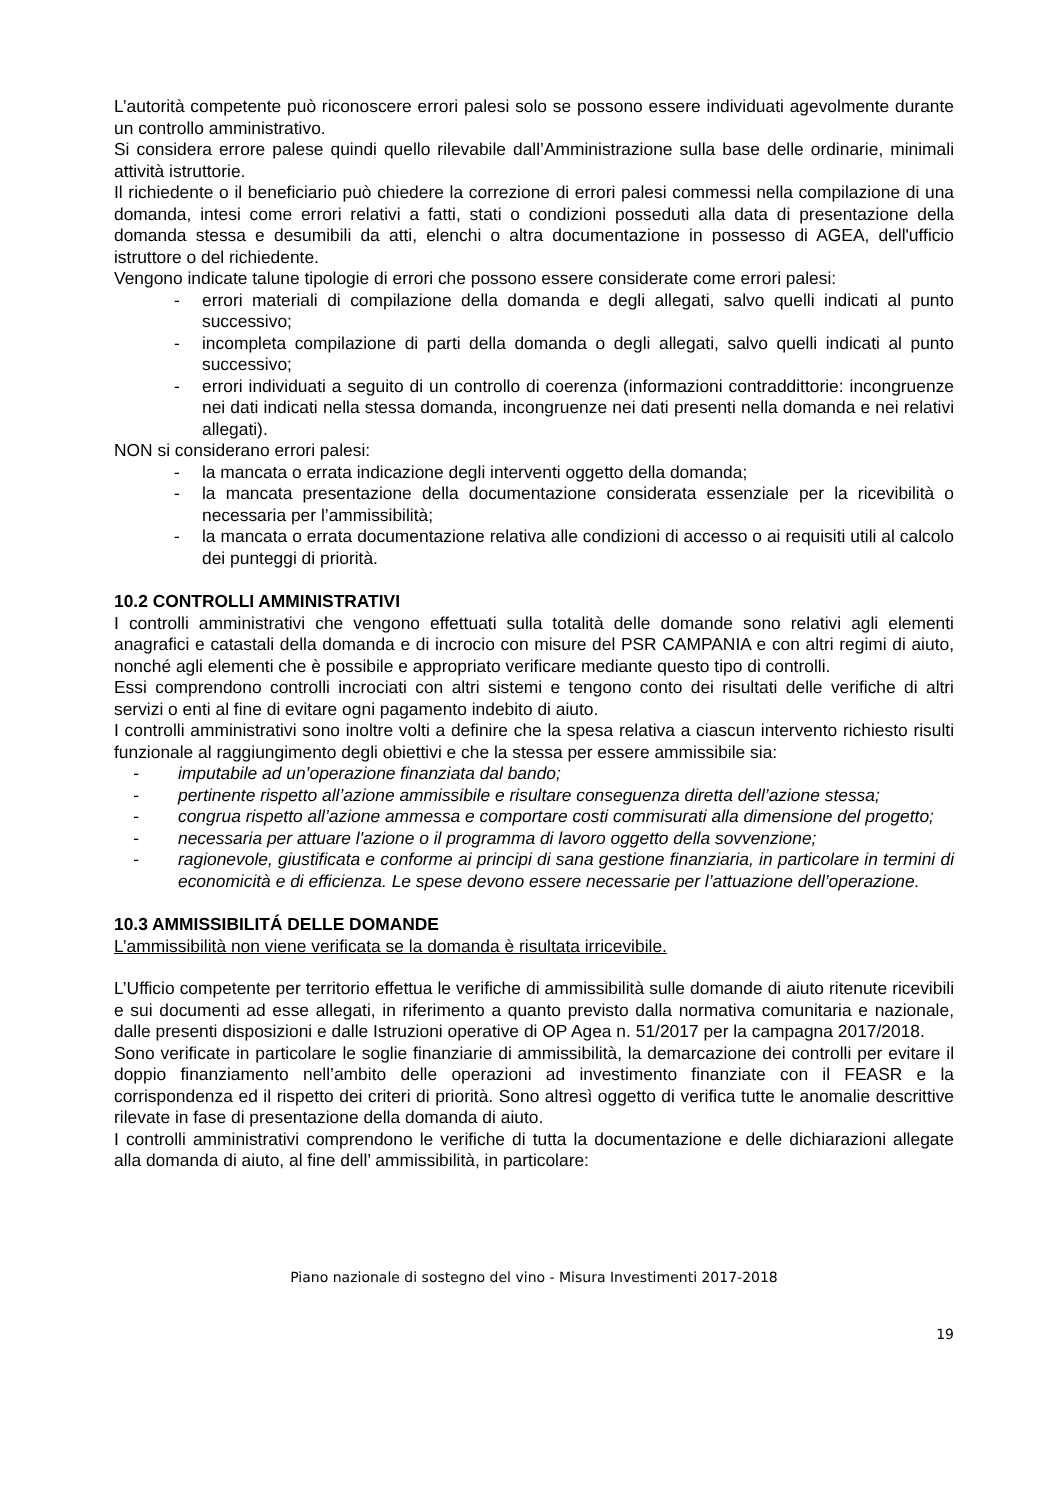L’autorità competente può riconoscere errori palesi solo se possono essere individuati agevolmente durante un controllo amministrativo.
Si considera errore palese quindi quello rilevabile dall’Amministrazione sulla base delle ordinarie, minimali attività istruttorie.
Il richiedente o il beneficiario può chiedere la correzione di errori palesi commessi nella compilazione di una domanda, intesi come errori relativi a fatti, stati o condizioni posseduti alla data di presentazione della domanda stessa e desumibili da atti, elenchi o altra documentazione in possesso di AGEA, dell'ufficio istruttore o del richiedente.
Vengono indicate talune tipologie di errori che possono essere considerate come errori palesi:
- errori materiali di compilazione della domanda e degli allegati, salvo quelli indicati al punto successivo;
- incompleta compilazione di parti della domanda o degli allegati, salvo quelli indicati al punto successivo;
- errori individuati a seguito di un controllo di coerenza (informazioni contraddittorie: incongruenze nei dati indicati nella stessa domanda, incongruenze nei dati presenti nella domanda e nei relativi allegati).
NON si considerano errori palesi:
- la mancata o errata indicazione degli interventi oggetto della domanda;
- la mancata presentazione della documentazione considerata essenziale per la ricevibilità o necessaria per l’ammissibilità;
- la mancata o errata documentazione relativa alle condizioni di accesso o ai requisiti utili al calcolo dei punteggi di priorità.
10.2 CONTROLLI AMMINISTRATIVI
I controlli amministrativi che vengono effettuati sulla totalità delle domande sono relativi agli elementi anagrafici e catastali della domanda e di incrocio con misure del PSR CAMPANIA e con altri regimi di aiuto, nonché agli elementi che è possibile e appropriato verificare mediante questo tipo di controlli.
Essi comprendono controlli incrociati con altri sistemi e tengono conto dei risultati delle verifiche di altri servizi o enti al fine di evitare ogni pagamento indebito di aiuto.
I controlli amministrativi sono inoltre volti a definire che la spesa relativa a ciascun intervento richiesto risulti funzionale al raggiungimento degli obiettivi e che la stessa per essere ammissibile sia:
- imputabile ad un’operazione finanziata dal bando;
- pertinente rispetto all’azione ammissibile e risultare conseguenza diretta dell’azione stessa;
- congrua rispetto all’azione ammessa e comportare costi commisurati alla dimensione del progetto;
- necessaria per attuare l'azione o il programma di lavoro oggetto della sovvenzione;
- ragionevole, giustificata e conforme ai principi di sana gestione finanziaria, in particolare in termini di economicità e di efficienza. Le spese devono essere necessarie per l’attuazione dell’operazione.
10.3 AMMISSIBILITÁ DELLE DOMANDE
L’ammissibilità non viene verificata se la domanda è risultata irricevibile.
L’Ufficio competente per territorio effettua le verifiche di ammissibilità sulle domande di aiuto ritenute ricevibili e sui documenti ad esse allegati, in riferimento a quanto previsto dalla normativa comunitaria e nazionale, dalle presenti disposizioni e dalle Istruzioni operative di OP Agea n. 51/2017 per la campagna 2017/2018.
Sono verificate in particolare le soglie finanziarie di ammissibilità, la demarcazione dei controlli per evitare il doppio finanziamento nell’ambito delle operazioni ad investimento finanziate con il FEASR e la corrispondenza ed il rispetto dei criteri di priorità. Sono altresì oggetto di verifica tutte le anomalie descrittive rilevate in fase di presentazione della domanda di aiuto.
I controlli amministrativi comprendono le verifiche di tutta la documentazione e delle dichiarazioni allegate alla domanda di aiuto, al fine dell’ ammissibilità, in particolare:
Piano nazionale di sostegno del vino - Misura Investimenti 2017-2018
19